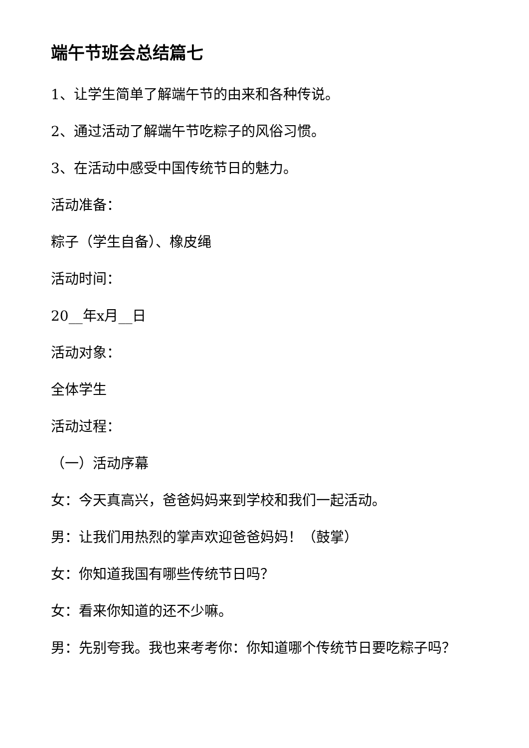端午节班会总结篇七
1、让学生简单了解端午节的由来和各种传说。
2、通过活动了解端午节吃粽子的风俗习惯。
3、在活动中感受中国传统节日的魅力。
活动准备：
粽子（学生自备）、橡皮绳
活动时间：
20__年x月__日
活动对象：
全体学生
活动过程：
（一）活动序幕
女：今天真高兴，爸爸妈妈来到学校和我们一起活动。
男：让我们用热烈的掌声欢迎爸爸妈妈！（鼓掌）
女：你知道我国有哪些传统节日吗？
女：看来你知道的还不少嘛。
男：先别夸我。我也来考考你：你知道哪个传统节日要吃粽子吗？